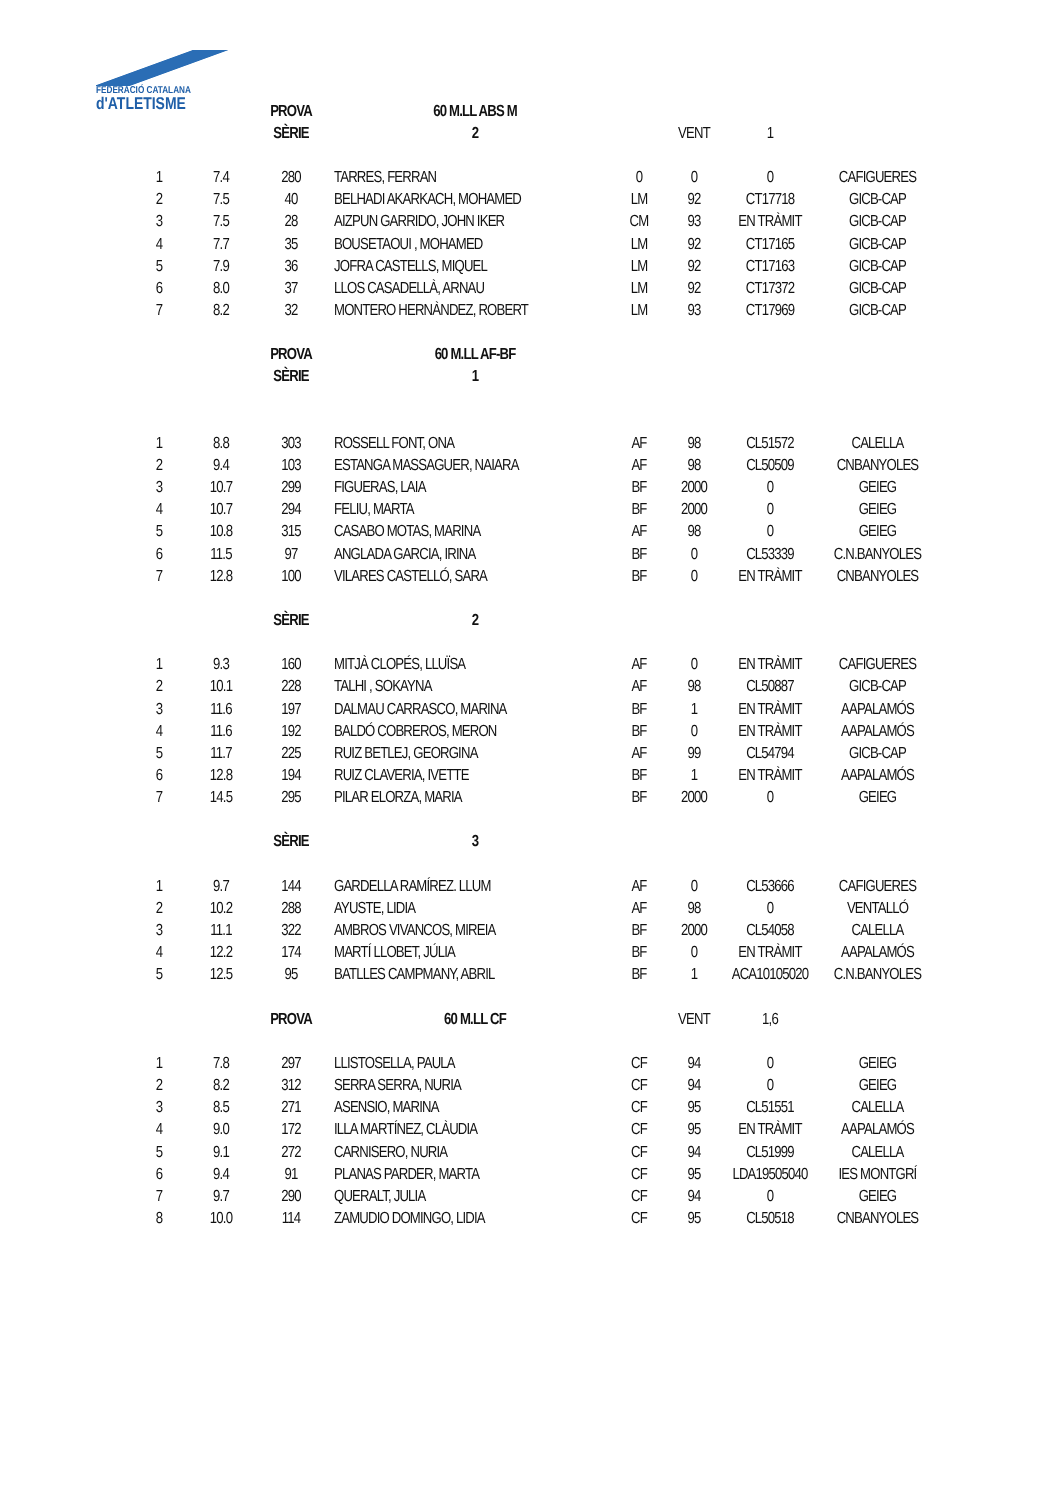FEDERACIÓ CATALANA
d'ATLETISME
| | | PROVA | 60 M.LL ABS M | | | | |
| | | SÈRIE | 2 | | VENT | 1 | |
| 1 | 7.4 | 280 | TARRES, FERRAN | 0 | 0 | 0 | CAFIGUERES |
| 2 | 7.5 | 40 | BELHADI AKARKACH, MOHAMED | LM | 92 | CT17718 | GICB-CAP |
| 3 | 7.5 | 28 | AIZPUN GARRIDO, JOHN IKER | CM | 93 | EN TRÀMIT | GICB-CAP |
| 4 | 7.7 | 35 | BOUSETAOUI , MOHAMED | LM | 92 | CT17165 | GICB-CAP |
| 5 | 7.9 | 36 | JOFRA CASTELLS, MIQUEL | LM | 92 | CT17163 | GICB-CAP |
| 6 | 8.0 | 37 | LLOS CASADELLÀ, ARNAU | LM | 92 | CT17372 | GICB-CAP |
| 7 | 8.2 | 32 | MONTERO HERNÀNDEZ, ROBERT | LM | 93 | CT17969 | GICB-CAP |
| | | PROVA | 60 M.LL AF-BF | | | | |
| | | SÈRIE | 1 | | | | |
| 1 | 8.8 | 303 | ROSSELL FONT, ONA | AF | 98 | CL51572 | CALELLA |
| 2 | 9.4 | 103 | ESTANGA MASSAGUER, NAIARA | AF | 98 | CL50509 | CNBANYOLES |
| 3 | 10.7 | 299 | FIGUERAS, LAIA | BF | 2000 | 0 | GEIEG |
| 4 | 10.7 | 294 | FELIU, MARTA | BF | 2000 | 0 | GEIEG |
| 5 | 10.8 | 315 | CASABO MOTAS, MARINA | AF | 98 | 0 | GEIEG |
| 6 | 11.5 | 97 | ANGLADA GARCIA, IRINA | BF | 0 | CL53339 | C.N.BANYOLES |
| 7 | 12.8 | 100 | VILARES CASTELLÓ, SARA | BF | 0 | EN TRÀMIT | CNBANYOLES |
| | | SÈRIE | 2 | | | | |
| 1 | 9.3 | 160 | MITJÀ CLOPÉS, LLUÏSA | AF | 0 | EN TRÀMIT | CAFIGUERES |
| 2 | 10.1 | 228 | TALHI , SOKAYNA | AF | 98 | CL50887 | GICB-CAP |
| 3 | 11.6 | 197 | DALMAU CARRASCO, MARINA | BF | 1 | EN TRÀMIT | AAPALAMÓS |
| 4 | 11.6 | 192 | BALDÓ COBREROS, MERON | BF | 0 | EN TRÀMIT | AAPALAMÓS |
| 5 | 11.7 | 225 | RUIZ BETLEJ, GEORGINA | AF | 99 | CL54794 | GICB-CAP |
| 6 | 12.8 | 194 | RUIZ CLAVERIA, IVETTE | BF | 1 | EN TRÀMIT | AAPALAMÓS |
| 7 | 14.5 | 295 | PILAR ELORZA, MARIA | BF | 2000 | 0 | GEIEG |
| | | SÈRIE | 3 | | | | |
| 1 | 9.7 | 144 | GARDELLA RAMÍREZ. LLUM | AF | 0 | CL53666 | CAFIGUERES |
| 2 | 10.2 | 288 | AYUSTE, LIDIA | AF | 98 | 0 | VENTALLÓ |
| 3 | 11.1 | 322 | AMBROS VIVANCOS, MIREIA | BF | 2000 | CL54058 | CALELLA |
| 4 | 12.2 | 174 | MARTÍ LLOBET, JÚLIA | BF | 0 | EN TRÀMIT | AAPALAMÓS |
| 5 | 12.5 | 95 | BATLLES CAMPMANY, ABRIL | BF | 1 | ACA10105020 | C.N.BANYOLES |
| | | PROVA | 60 M.LL CF | | VENT | 1,6 | |
| 1 | 7.8 | 297 | LLISTOSELLA, PAULA | CF | 94 | 0 | GEIEG |
| 2 | 8.2 | 312 | SERRA SERRA, NURIA | CF | 94 | 0 | GEIEG |
| 3 | 8.5 | 271 | ASENSIO, MARINA | CF | 95 | CL51551 | CALELLA |
| 4 | 9.0 | 172 | ILLA MARTÍNEZ, CLÀUDIA | CF | 95 | EN TRÀMIT | AAPALAMÓS |
| 5 | 9.1 | 272 | CARNISERO, NURIA | CF | 94 | CL51999 | CALELLA |
| 6 | 9.4 | 91 | PLANAS PARDER, MARTA | CF | 95 | LDA19505040 | IES MONTGRÍ |
| 7 | 9.7 | 290 | QUERALT, JULIA | CF | 94 | 0 | GEIEG |
| 8 | 10.0 | 114 | ZAMUDIO DOMINGO, LIDIA | CF | 95 | CL50518 | CNBANYOLES |